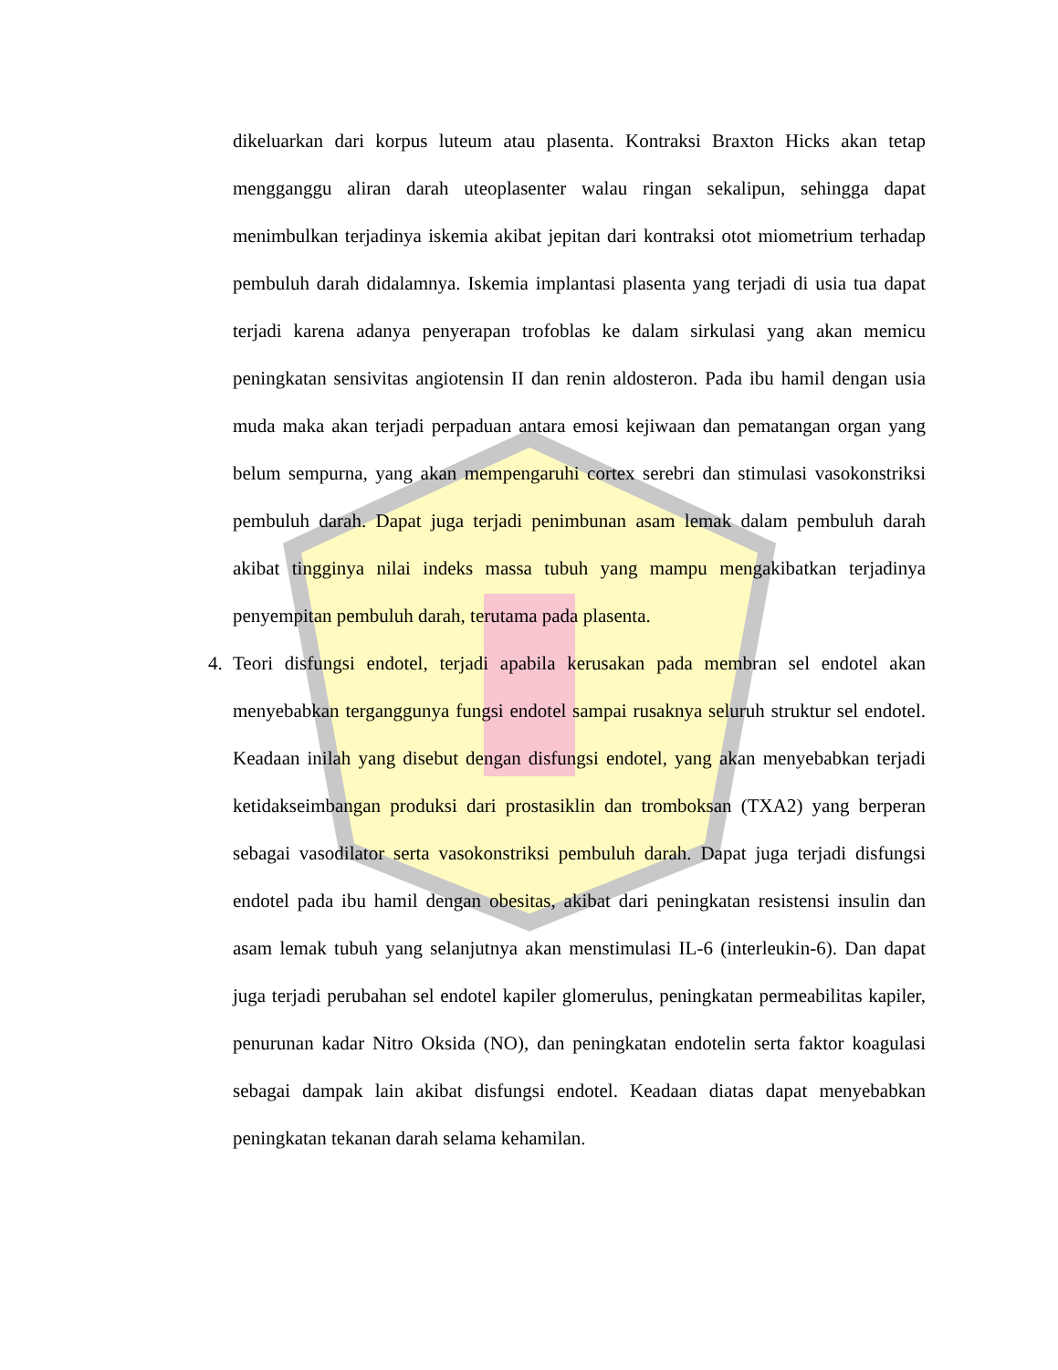dikeluarkan dari korpus luteum atau plasenta. Kontraksi Braxton Hicks akan tetap mengganggu aliran darah uteoplasenter walau ringan sekalipun, sehingga dapat menimbulkan terjadinya iskemia akibat jepitan dari kontraksi otot miometrium terhadap pembuluh darah didalamnya. Iskemia implantasi plasenta yang terjadi di usia tua dapat terjadi karena adanya penyerapan trofoblas ke dalam sirkulasi yang akan memicu peningkatan sensivitas angiotensin II dan renin aldosteron. Pada ibu hamil dengan usia muda maka akan terjadi perpaduan antara emosi kejiwaan dan pematangan organ yang belum sempurna, yang akan mempengaruhi cortex serebri dan stimulasi vasokonstriksi pembuluh darah. Dapat juga terjadi penimbunan asam lemak dalam pembuluh darah akibat tingginya nilai indeks massa tubuh yang mampu mengakibatkan terjadinya penyempitan pembuluh darah, terutama pada plasenta.
4. Teori disfungsi endotel, terjadi apabila kerusakan pada membran sel endotel akan menyebabkan terganggunya fungsi endotel sampai rusaknya seluruh struktur sel endotel. Keadaan inilah yang disebut dengan disfungsi endotel, yang akan menyebabkan terjadi ketidakseimbangan produksi dari prostasiklin dan tromboksan (TXA2) yang berperan sebagai vasodilator serta vasokonstriksi pembuluh darah. Dapat juga terjadi disfungsi endotel pada ibu hamil dengan obesitas, akibat dari peningkatan resistensi insulin dan asam lemak tubuh yang selanjutnya akan menstimulasi IL-6 (interleukin-6). Dan dapat juga terjadi perubahan sel endotel kapiler glomerulus, peningkatan permeabilitas kapiler, penurunan kadar Nitro Oksida (NO), dan peningkatan endotelin serta faktor koagulasi sebagai dampak lain akibat disfungsi endotel. Keadaan diatas dapat menyebabkan peningkatan tekanan darah selama kehamilan.